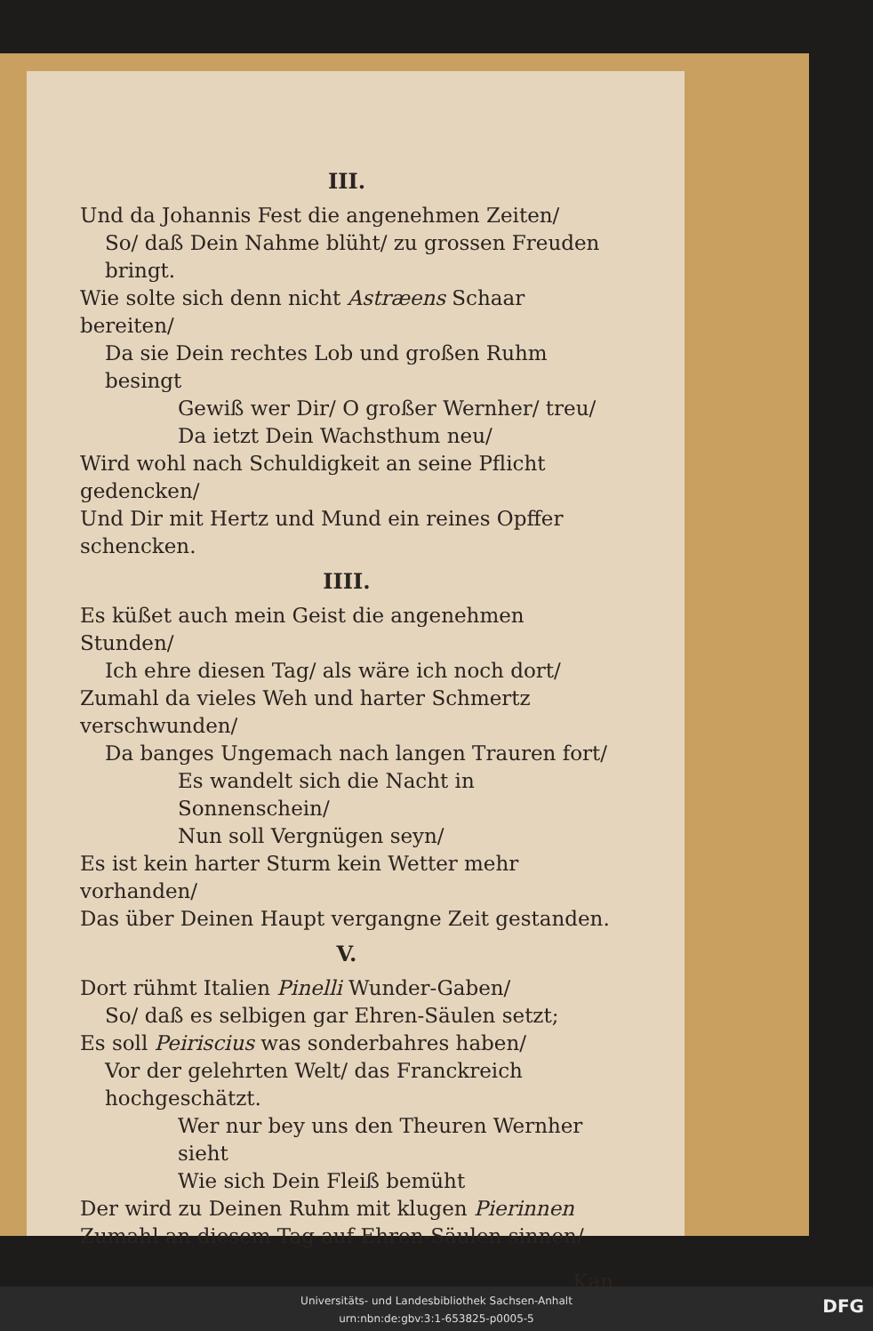III.
Und da Johannis Fest die angenehmen Zeiten/
So/ daß Dein Nahme blüht/ zu grossen Freuden bringt.
Wie solte sich denn nicht Astræens Schaar bereiten/
Da sie Dein rechtes Lob und großen Ruhm besingt
Gewiß wer Dir/ O großer Wernher/ treu/
Da ietzt Dein Wachsthum neu/
Wird wohl nach Schuldigkeit an seine Pflicht gedencken/
Und Dir mit Hertz und Mund ein reines Opffer schencken.
IIII.
Es küßet auch mein Geist die angenehmen Stunden/
Ich ehre diesen Tag/ als wäre ich noch dort/
Zumahl da vieles Weh und harter Schmertz verschwunden/
Da banges Ungemach nach langen Trauren fort/
Es wandelt sich die Nacht in Sonnenschein/
Nun soll Vergnügen seyn/
Es ist kein harter Sturm kein Wetter mehr vorhanden/
Das über Deinen Haupt vergangne Zeit gestanden.
V.
Dort rühmt Italien Pinelli Wunder-Gaben/
So/ daß es selbigen gar Ehren-Säulen setzt;
Es soll Peiriscius was sonderbahres haben/
Vor der gelehrten Welt/ das Franckreich hochgeschätzt.
Wer nur bey uns den Theuren Wernher sieht
Wie sich Dein Fleiß bemüht
Der wird zu Deinen Ruhm mit klugen Pierinnen
Zumahl an diesem Tag auf Ehren-Säulen sinnen/
Kan
Universitäts- und Landesbibliothek Sachsen-Anhalt
urn:nbn:de:gbv:3:1-653825-p0005-5
DFG